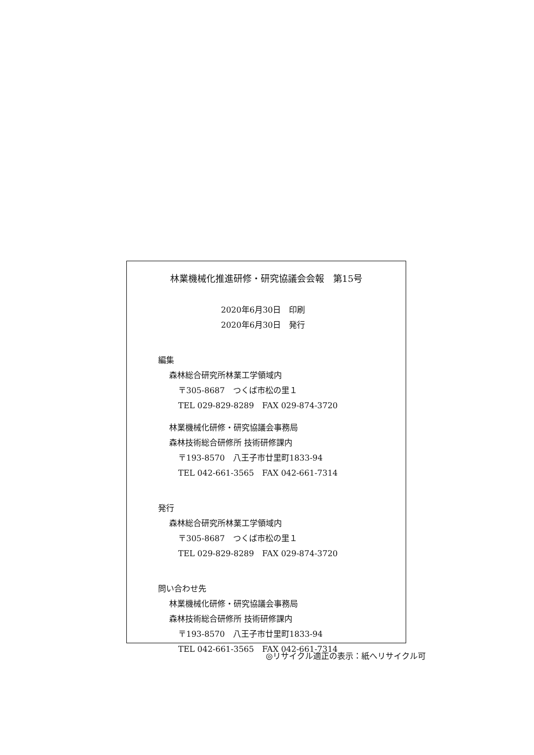林業機械化推進研修・研究協議会会報　第15号
2020年6月30日　印刷
2020年6月30日　発行
編集
森林総合研究所林業工学領域内
〒305-8687　つくば市松の里１
TEL 029-829-8289　FAX 029-874-3720
林業機械化研修・研究協議会事務局
森林技術総合研修所 技術研修課内
〒193-8570　八王子市廿里町1833-94
TEL 042-661-3565　FAX 042-661-7314
発行
森林総合研究所林業工学領域内
〒305-8687　つくば市松の里１
TEL 029-829-8289　FAX 029-874-3720
問い合わせ先
林業機械化研修・研究協議会事務局
森林技術総合研修所 技術研修課内
〒193-8570　八王子市廿里町1833-94
TEL 042-661-3565　FAX 042-661-7314
◎リサイクル適正の表示：紙へリサイクル可